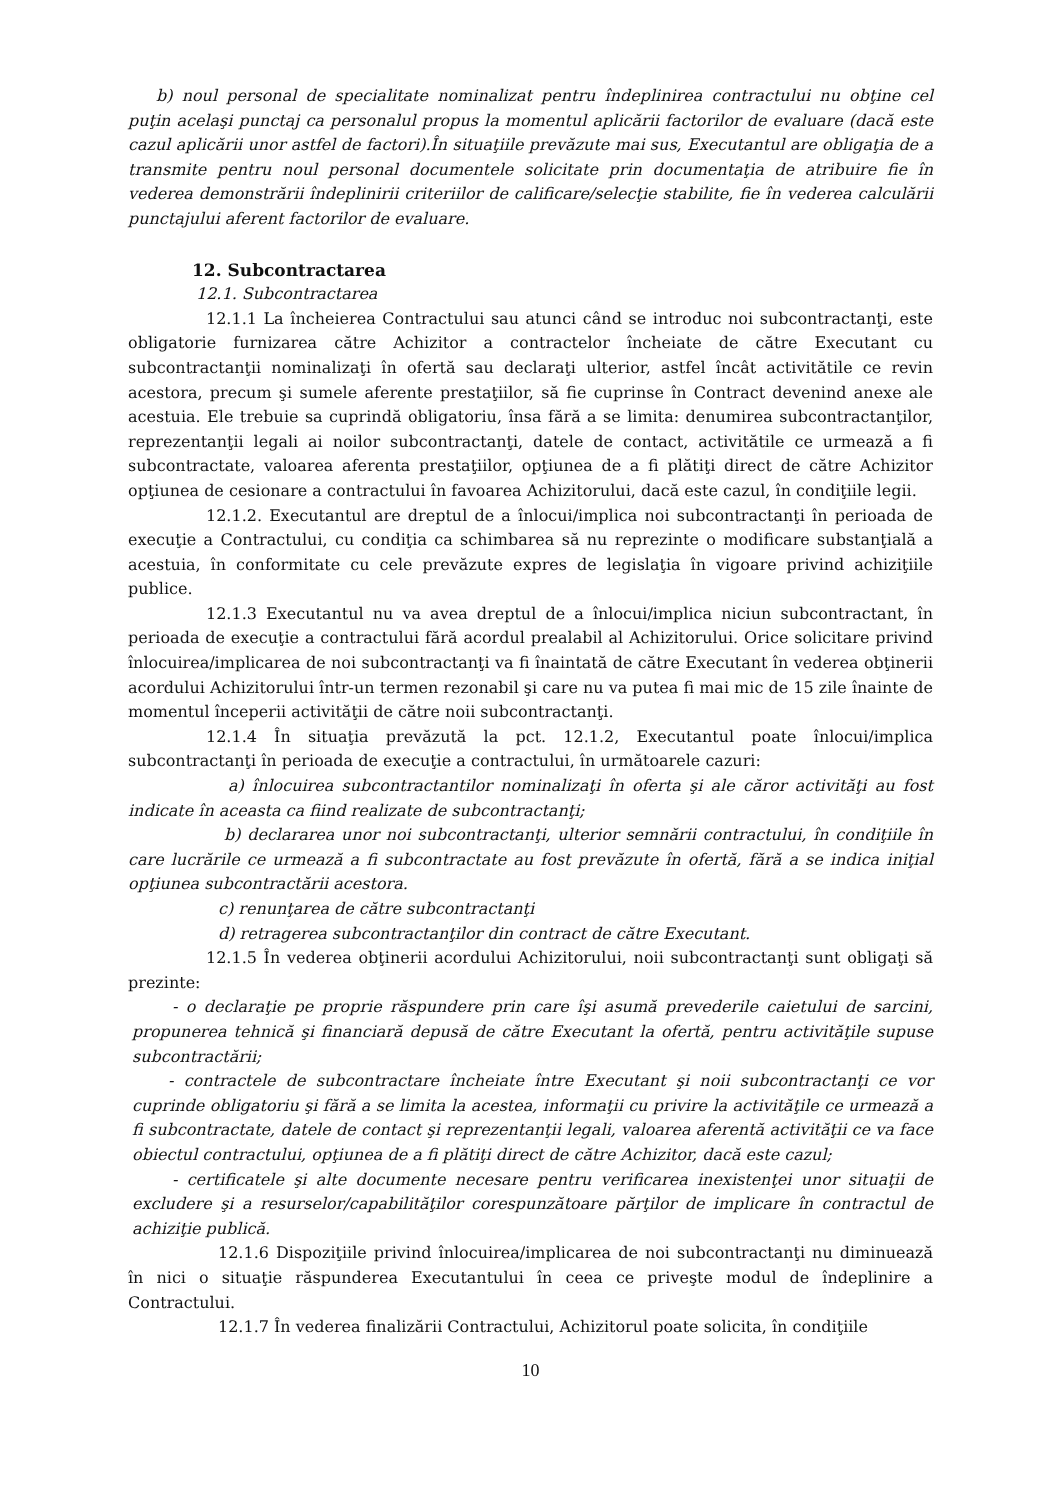b) noul personal de specialitate nominalizat pentru îndeplinirea contractului nu obţine cel puţin acelaşi punctaj ca personalul propus la momentul aplicării factorilor de evaluare (dacă este cazul aplicării unor astfel de factori).În situaţiile prevăzute mai sus, Executantul are obligaţia de a transmite pentru noul personal documentele solicitate prin documentaţia de atribuire fie în vederea demonstrării îndeplinirii criteriilor de calificare/selecţie stabilite, fie în vederea calculării punctajului aferent factorilor de evaluare.
12. Subcontractarea
12.1. Subcontractarea
12.1.1 La încheierea Contractului sau atunci când se introduc noi subcontractanţi, este obligatorie furnizarea către Achizitor a contractelor încheiate de către Executant cu subcontractanţii nominalizaţi în ofertă sau declaraţi ulterior, astfel încât activitătile ce revin acestora, precum şi sumele aferente prestaţiilor, să fie cuprinse în Contract devenind anexe ale acestuia. Ele trebuie sa cuprindă obligatoriu, însa fără a se limita: denumirea subcontractanţilor, reprezentanţii legali ai noilor subcontractanţi, datele de contact, activitătile ce urmează a fi subcontractate, valoarea aferenta prestaţiilor, opţiunea de a fi plătiţi direct de către Achizitor opţiunea de cesionare a contractului în favoarea Achizitorului, dacă este cazul, în condiţiile legii.
12.1.2. Executantul are dreptul de a înlocui/implica noi subcontractanţi în perioada de execuţie a Contractului, cu condiţia ca schimbarea să nu reprezinte o modificare substanţială a acestuia, în conformitate cu cele prevăzute expres de legislaţia în vigoare privind achiziţiile publice.
12.1.3 Executantul nu va avea dreptul de a înlocui/implica niciun subcontractant, în perioada de execuţie a contractului fără acordul prealabil al Achizitorului. Orice solicitare privind înlocuirea/implicarea de noi subcontractanţi va fi înaintată de către Executant în vederea obţinerii acordului Achizitorului într-un termen rezonabil şi care nu va putea fi mai mic de 15 zile înainte de momentul începerii activităţii de către noii subcontractanţi.
12.1.4 În situaţia prevăzută la pct. 12.1.2, Executantul poate înlocui/implica subcontractanţi în perioada de execuţie a contractului, în următoarele cazuri:
a) înlocuirea subcontractantilor nominalizaţi în oferta şi ale căror activităţi au fost indicate în aceasta ca fiind realizate de subcontractanţi;
b) declararea unor noi subcontractanţi, ulterior semnării contractului, în condiţiile în care lucrările ce urmează a fi subcontractate au fost prevăzute în ofertă, fără a se indica iniţial opţiunea subcontractării acestora.
c) renunţarea de către subcontractanţi
d) retragerea subcontractanţilor din contract de către Executant.
12.1.5 În vederea obţinerii acordului Achizitorului, noii subcontractanţi sunt obligaţi să prezinte:
- o declaraţie pe proprie răspundere prin care îşi asumă prevederile caietului de sarcini, propunerea tehnică şi financiară depusă de către Executant la ofertă, pentru activităţile supuse subcontractării;
- contractele de subcontractare încheiate între Executant şi noii subcontractanţi ce vor cuprinde obligatoriu şi fără a se limita la acestea, informaţii cu privire la activităţile ce urmează a fi subcontractate, datele de contact şi reprezentanţii legali, valoarea aferentă activităţii ce va face obiectul contractului, opţiunea de a fi plătiţi direct de către Achizitor, dacă este cazul;
- certificatele şi alte documente necesare pentru verificarea inexistenţei unor situaţii de excludere şi a resurselor/capabilităţilor corespunzătoare părţilor de implicare în contractul de achiziţie publică.
12.1.6 Dispoziţiile privind înlocuirea/implicarea de noi subcontractanţi nu diminuează în nici o situaţie răspunderea Executantului în ceea ce priveşte modul de îndeplinire a Contractului.
12.1.7 În vederea finalizării Contractului, Achizitorul poate solicita, în condiţiile
10